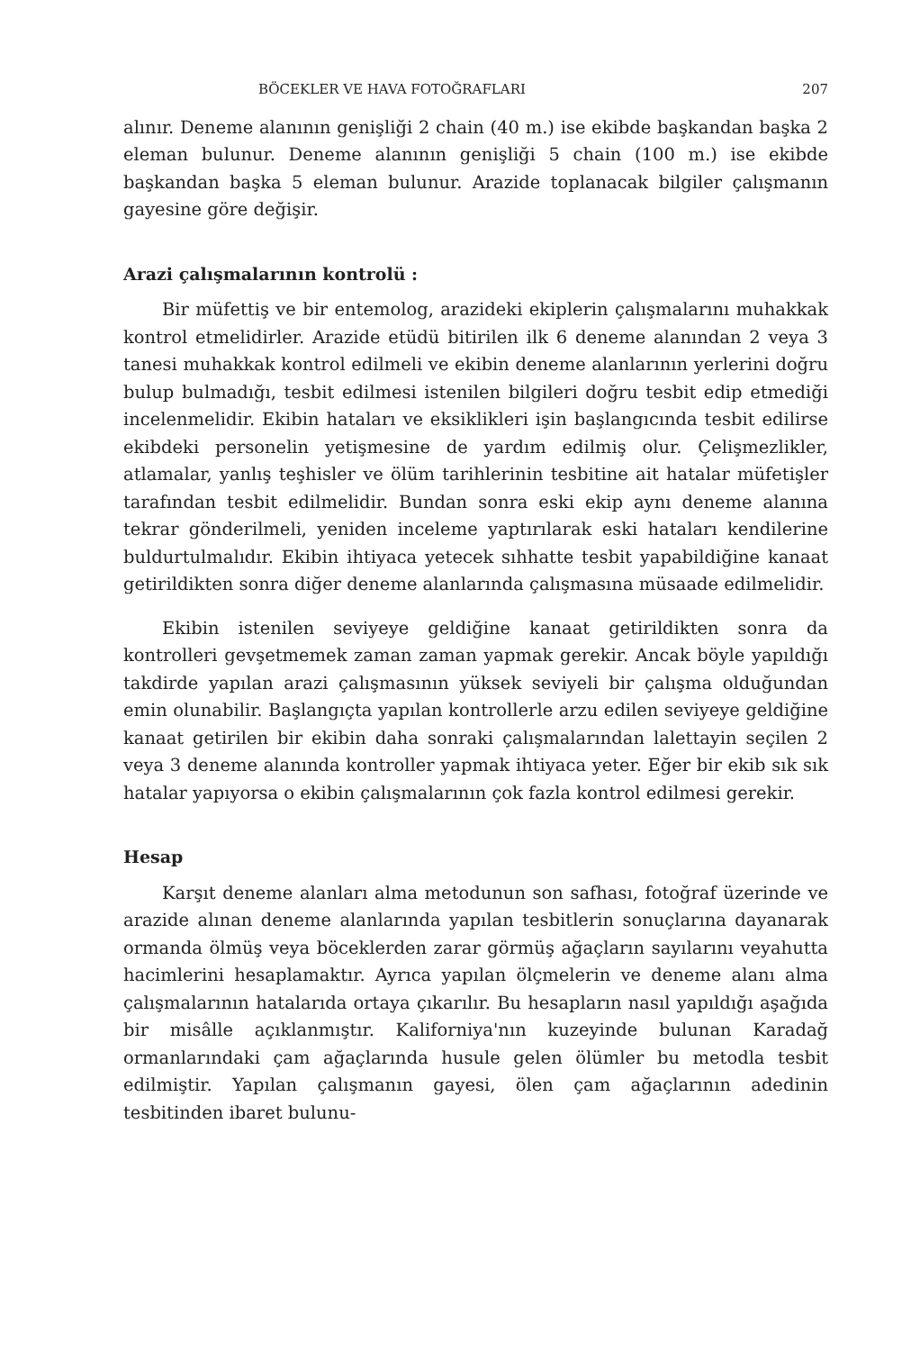BÖCEKLER VE HAVA FOTOĞRAFLARI 207
alınır. Deneme alanının genişliği 2 chain (40 m.) ise ekibde başkandan başka 2 eleman bulunur. Deneme alanının genişliği 5 chain (100 m.) ise ekibde başkandan başka 5 eleman bulunur. Arazide toplanacak bilgiler çalışmanın gayesine göre değişir.
Arazi çalışmalarının kontrolü :
Bir müfettiş ve bir entemolog, arazideki ekiplerin çalışmalarını muhakkak kontrol etmelidirler. Arazide etüdü bitirilen ilk 6 deneme alanından 2 veya 3 tanesi muhakkak kontrol edilmeli ve ekibin deneme alanlarının yerlerini doğru bulup bulmadığı, tesbit edilmesi istenilen bilgileri doğru tesbit edip etmediği incelenmelidir. Ekibin hataları ve eksiklikleri işin başlangıcında tesbit edilirse ekibdeki personelin yetişmesine de yardım edilmiş olur. Çelişmezlikler, atlamalar, yanlış teşhisler ve ölüm tarihlerinin tesbitine ait hatalar müfetişler tarafından tesbit edilmelidir. Bundan sonra eski ekip aynı deneme alanına tekrar gönderilmeli, yeniden inceleme yaptırılarak eski hataları kendilerine buldurtulmalıdır. Ekibin ihtiyaca yetecek sıhhatte tesbit yapabildiğine kanaat getirildikten sonra diğer deneme alanlarında çalışmasına müsaade edilmelidir.
Ekibin istenilen seviyeye geldiğine kanaat getirildikten sonra da kontrolleri gevşetmemek zaman zaman yapmak gerekir. Ancak böyle yapıldığı takdirde yapılan arazi çalışmasının yüksek seviyeli bir çalışma olduğundan emin olunabilir. Başlangıçta yapılan kontrollerle arzu edilen seviyeye geldiğine kanaat getirilen bir ekibin daha sonraki çalışmalarından lalettayin seçilen 2 veya 3 deneme alanında kontroller yapmak ihtiyaca yeter. Eğer bir ekib sık sık hatalar yapıyorsa o ekibin çalışmalarının çok fazla kontrol edilmesi gerekir.
Hesap
Karşıt deneme alanları alma metodunun son safhası, fotoğraf üzerinde ve arazide alınan deneme alanlarında yapılan tesbitlerin sonuçlarına dayanarak ormanda ölmüş veya böceklerden zarar görmüş ağaçların sayılarını veyahutta hacimlerini hesaplamaktır. Ayrıca yapılan ölçmelerin ve deneme alanı alma çalışmalarının hatalarıda ortaya çıkarılır. Bu hesapların nasıl yapıldığı aşağıda bir misâlle açıklanmıştır. Kaliforniya'nın kuzeyinde bulunan Karadağ ormanlarındaki çam ağaçlarında husule gelen ölümler bu metodla tesbit edilmiştir. Yapılan çalışmanın gayesi, ölen çam ağaçlarının adedinin tesbitinden ibaret bulunu-